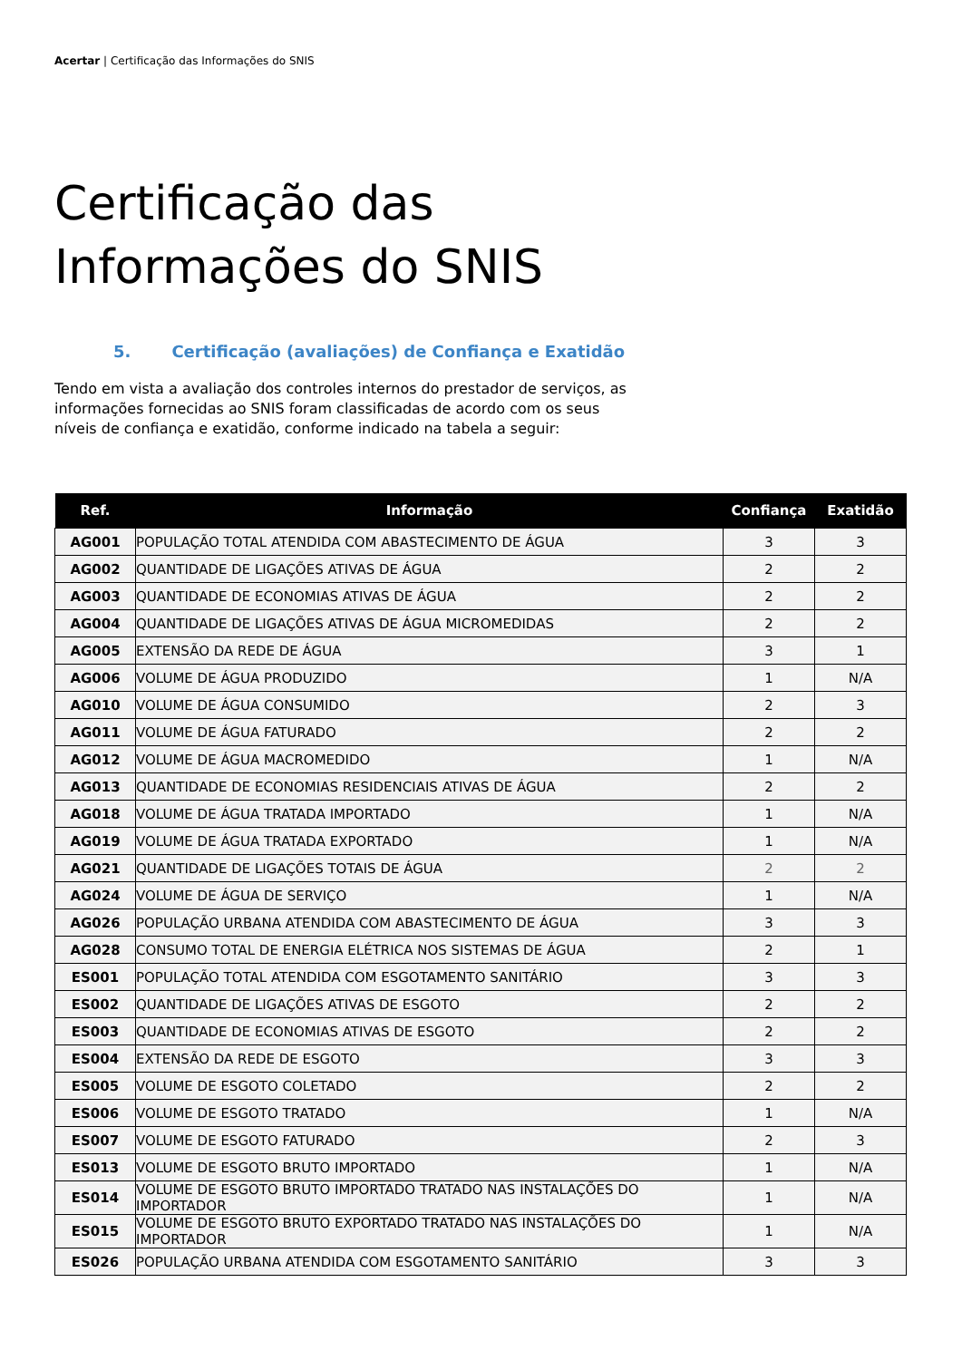Acertar | Certificação das Informações do SNIS
Certificação das
Informações do SNIS
5. Certificação (avaliações) de Confiança e Exatidão
Tendo em vista a avaliação dos controles internos do prestador de serviços, as informações fornecidas ao SNIS foram classificadas de acordo com os seus níveis de confiança e exatidão, conforme indicado na tabela a seguir:
| Ref. | Informação | Confiança | Exatidão |
| --- | --- | --- | --- |
| AG001 | POPULAÇÃO TOTAL ATENDIDA COM ABASTECIMENTO DE ÁGUA | 3 | 3 |
| AG002 | QUANTIDADE DE LIGAÇÕES ATIVAS DE ÁGUA | 2 | 2 |
| AG003 | QUANTIDADE DE ECONOMIAS ATIVAS DE ÁGUA | 2 | 2 |
| AG004 | QUANTIDADE DE LIGAÇÕES ATIVAS DE ÁGUA MICROMEDIDAS | 2 | 2 |
| AG005 | EXTENSÃO DA REDE DE ÁGUA | 3 | 1 |
| AG006 | VOLUME DE ÁGUA PRODUZIDO | 1 | N/A |
| AG010 | VOLUME DE ÁGUA CONSUMIDO | 2 | 3 |
| AG011 | VOLUME DE ÁGUA FATURADO | 2 | 2 |
| AG012 | VOLUME DE ÁGUA MACROMEDIDO | 1 | N/A |
| AG013 | QUANTIDADE DE ECONOMIAS RESIDENCIAIS ATIVAS DE ÁGUA | 2 | 2 |
| AG018 | VOLUME DE ÁGUA TRATADA IMPORTADO | 1 | N/A |
| AG019 | VOLUME DE ÁGUA TRATADA EXPORTADO | 1 | N/A |
| AG021 | QUANTIDADE DE LIGAÇÕES TOTAIS DE ÁGUA | 2 | 2 |
| AG024 | VOLUME DE ÁGUA DE SERVIÇO | 1 | N/A |
| AG026 | POPULAÇÃO URBANA ATENDIDA COM ABASTECIMENTO DE ÁGUA | 3 | 3 |
| AG028 | CONSUMO TOTAL DE ENERGIA ELÉTRICA NOS SISTEMAS DE ÁGUA | 2 | 1 |
| ES001 | POPULAÇÃO TOTAL ATENDIDA COM ESGOTAMENTO SANITÁRIO | 3 | 3 |
| ES002 | QUANTIDADE DE LIGAÇÕES ATIVAS DE ESGOTO | 2 | 2 |
| ES003 | QUANTIDADE DE ECONOMIAS ATIVAS DE ESGOTO | 2 | 2 |
| ES004 | EXTENSÃO DA REDE DE ESGOTO | 3 | 3 |
| ES005 | VOLUME DE ESGOTO COLETADO | 2 | 2 |
| ES006 | VOLUME DE ESGOTO TRATADO | 1 | N/A |
| ES007 | VOLUME DE ESGOTO FATURADO | 2 | 3 |
| ES013 | VOLUME DE ESGOTO BRUTO IMPORTADO | 1 | N/A |
| ES014 | VOLUME DE ESGOTO BRUTO IMPORTADO TRATADO NAS INSTALAÇÕES DO IMPORTADOR | 1 | N/A |
| ES015 | VOLUME DE ESGOTO BRUTO EXPORTADO TRATADO NAS INSTALAÇÕES DO IMPORTADOR | 1 | N/A |
| ES026 | POPULAÇÃO URBANA ATENDIDA COM ESGOTAMENTO SANITÁRIO | 3 | 3 |